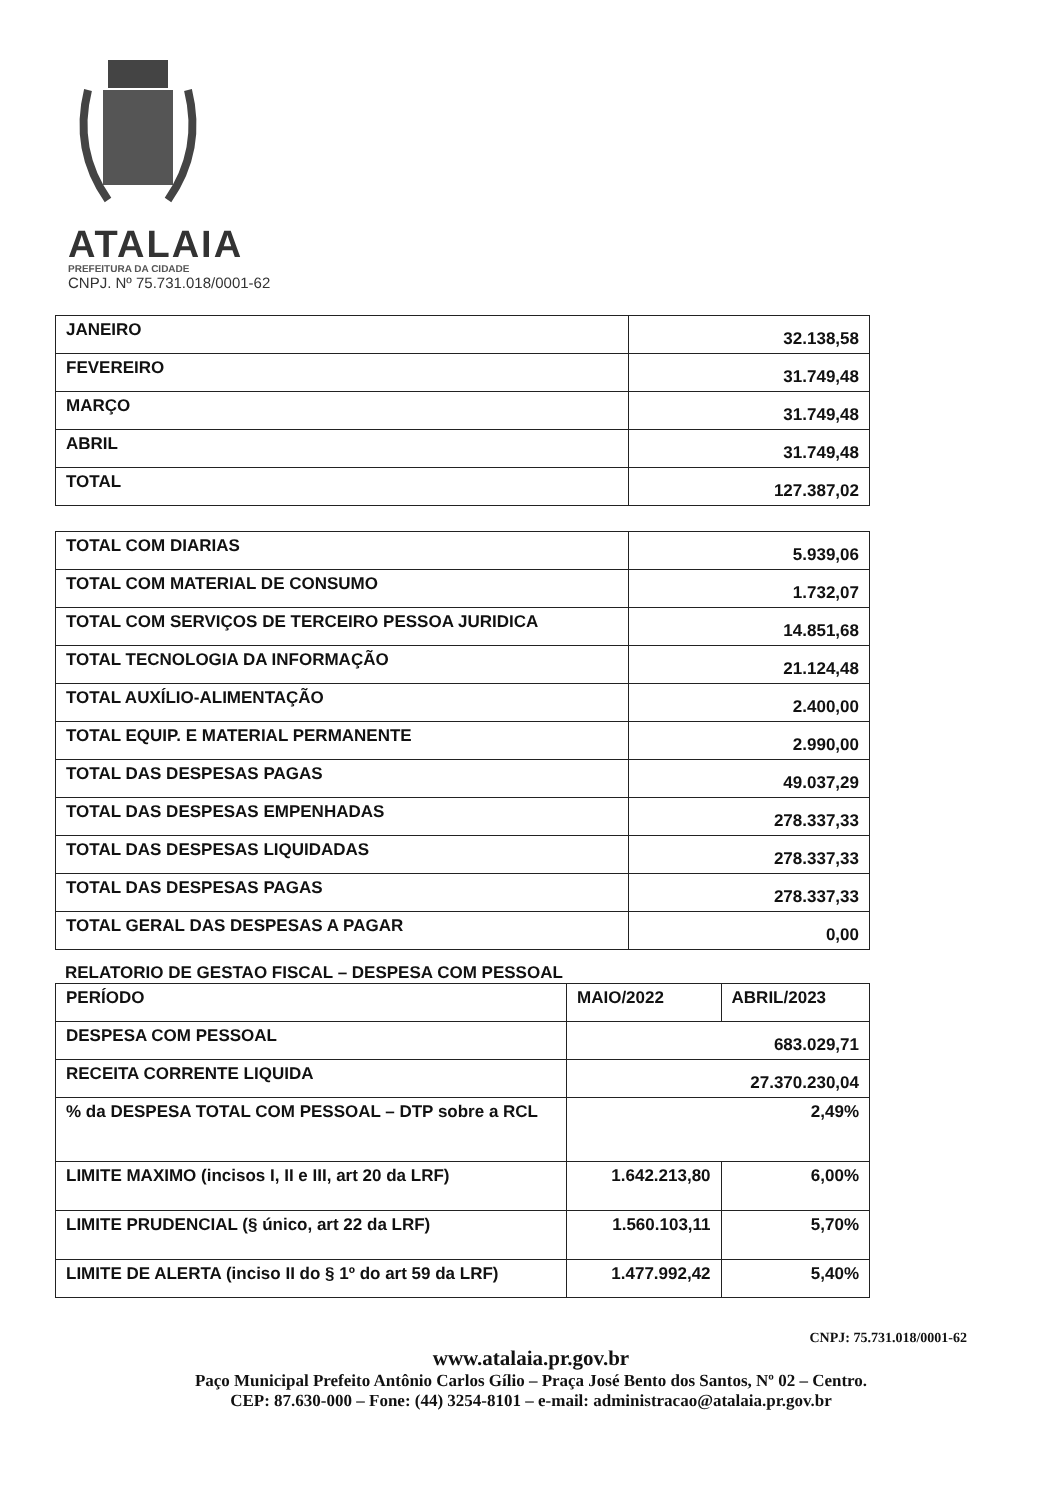ATALAIA
PREFEITURA DA CIDADE
CNPJ. Nº 75.731.018/0001-62
| JANEIRO | 32.138,58 |
| FEVEREIRO | 31.749,48 |
| MARÇO | 31.749,48 |
| ABRIL | 31.749,48 |
| TOTAL | 127.387,02 |
| TOTAL COM DIARIAS | 5.939,06 |
| TOTAL COM MATERIAL DE CONSUMO | 1.732,07 |
| TOTAL COM SERVIÇOS DE TERCEIRO PESSOA JURIDICA | 14.851,68 |
| TOTAL TECNOLOGIA DA INFORMAÇÃO | 21.124,48 |
| TOTAL AUXÍLIO-ALIMENTAÇÃO | 2.400,00 |
| TOTAL EQUIP. E MATERIAL PERMANENTE | 2.990,00 |
| TOTAL DAS DESPESAS PAGAS | 49.037,29 |
| TOTAL DAS DESPESAS EMPENHADAS | 278.337,33 |
| TOTAL DAS DESPESAS LIQUIDADAS | 278.337,33 |
| TOTAL DAS DESPESAS PAGAS | 278.337,33 |
| TOTAL GERAL DAS DESPESAS A PAGAR | 0,00 |
RELATORIO DE GESTAO FISCAL – DESPESA COM PESSOAL
| PERÍODO | MAIO/2022 | ABRIL/2023 |
| DESPESA COM PESSOAL | 683.029,71 | |
| RECEITA CORRENTE LIQUIDA | 27.370.230,04 | |
| % da DESPESA TOTAL COM PESSOAL – DTP sobre a RCL | 2,49% | |
| LIMITE MAXIMO (incisos I, II e III, art 20 da LRF) | 1.642.213,80 | 6,00% |
| LIMITE PRUDENCIAL (§ único, art 22 da LRF) | 1.560.103,11 | 5,70% |
| LIMITE DE ALERTA (inciso II do § 1º do art 59 da LRF) | 1.477.992,42 | 5,40% |
CNPJ: 75.731.018/0001-62
www.atalaia.pr.gov.br
Paço Municipal Prefeito Antônio Carlos Gílio – Praça José Bento dos Santos, Nº 02 – Centro.
CEP: 87.630-000 – Fone: (44) 3254-8101 – e-mail: administracao@atalaia.pr.gov.br